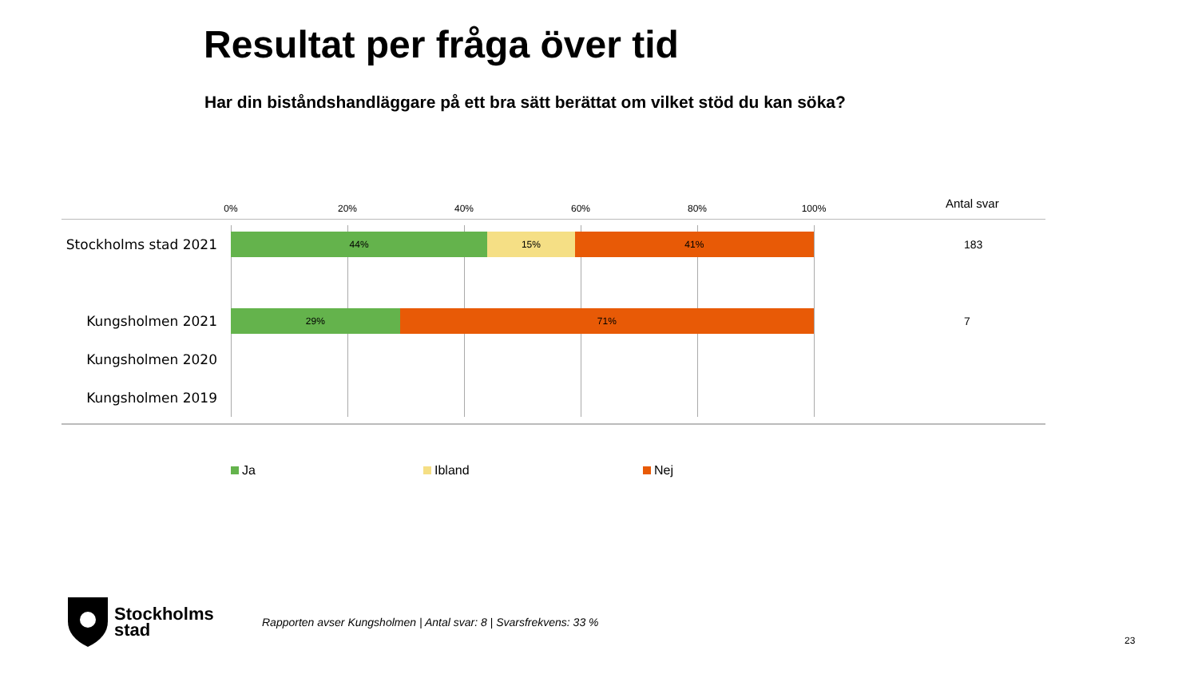Resultat per fråga över tid
Har din biståndshandläggare på ett bra sätt berättat om vilket stöd du kan söka?
0% 20% 40% 60% 80% 100% Antal svar
Stockholms stad 2021
44% 15% 41%
183
Kungsholmen 2021
29% 71%
7
Kungsholmen 2020
Kungsholmen 2019
Ja Ibland Nej
Stockholms
stad
Rapporten avser Kungsholmen | Antal svar: 8 | Svarsfrekvens: 33 %
23